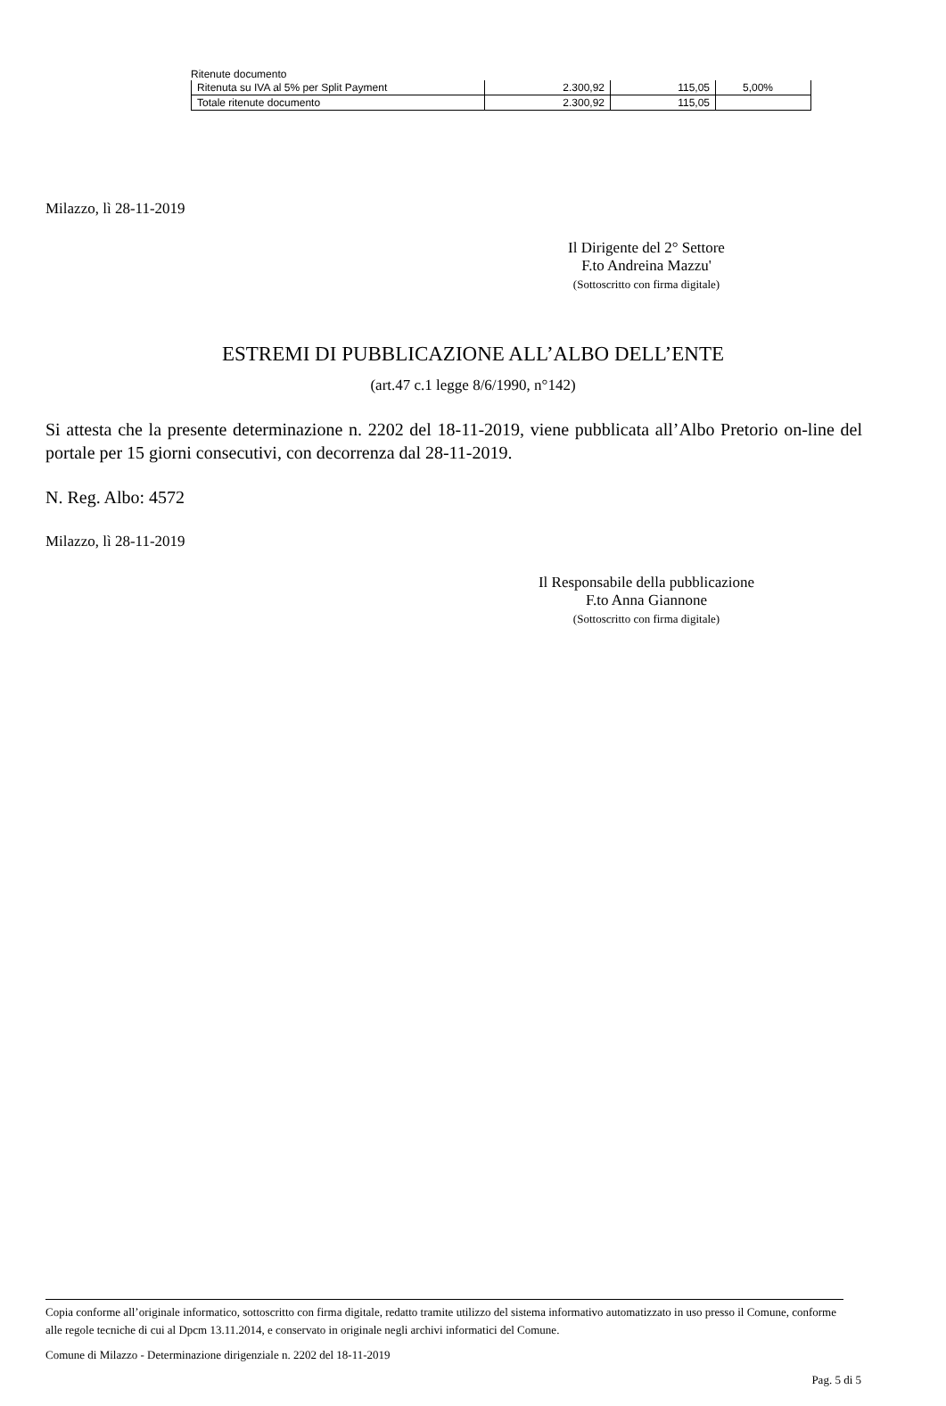Ritenute documento
| Ritenuta su IVA al 5% per Split Payment | 2.300,92 | 115,05 | 5,00% |
| Totale ritenute documento | 2.300,92 | 115,05 | |
Milazzo, lì 28-11-2019
Il Dirigente del 2° Settore
F.to Andreina Mazzu'
(Sottoscritto con firma digitale)
ESTREMI DI PUBBLICAZIONE ALL’ALBO DELL’ENTE
(art.47 c.1 legge 8/6/1990, n°142)
Si attesta che la presente determinazione n. 2202 del 18-11-2019, viene pubblicata all’Albo Pretorio on-line del portale per 15 giorni consecutivi, con decorrenza dal 28-11-2019.
N. Reg. Albo: 4572
Milazzo, lì 28-11-2019
Il Responsabile della pubblicazione
F.to Anna Giannone
(Sottoscritto con firma digitale)
Copia conforme all’originale informatico, sottoscritto con firma digitale, redatto tramite utilizzo del sistema informativo automatizzato in uso presso il Comune, conforme alle regole tecniche di cui al Dpcm 13.11.2014, e conservato in originale negli archivi informatici del Comune.
Comune di Milazzo - Determinazione dirigenziale n. 2202 del 18-11-2019
Pag. 5 di 5